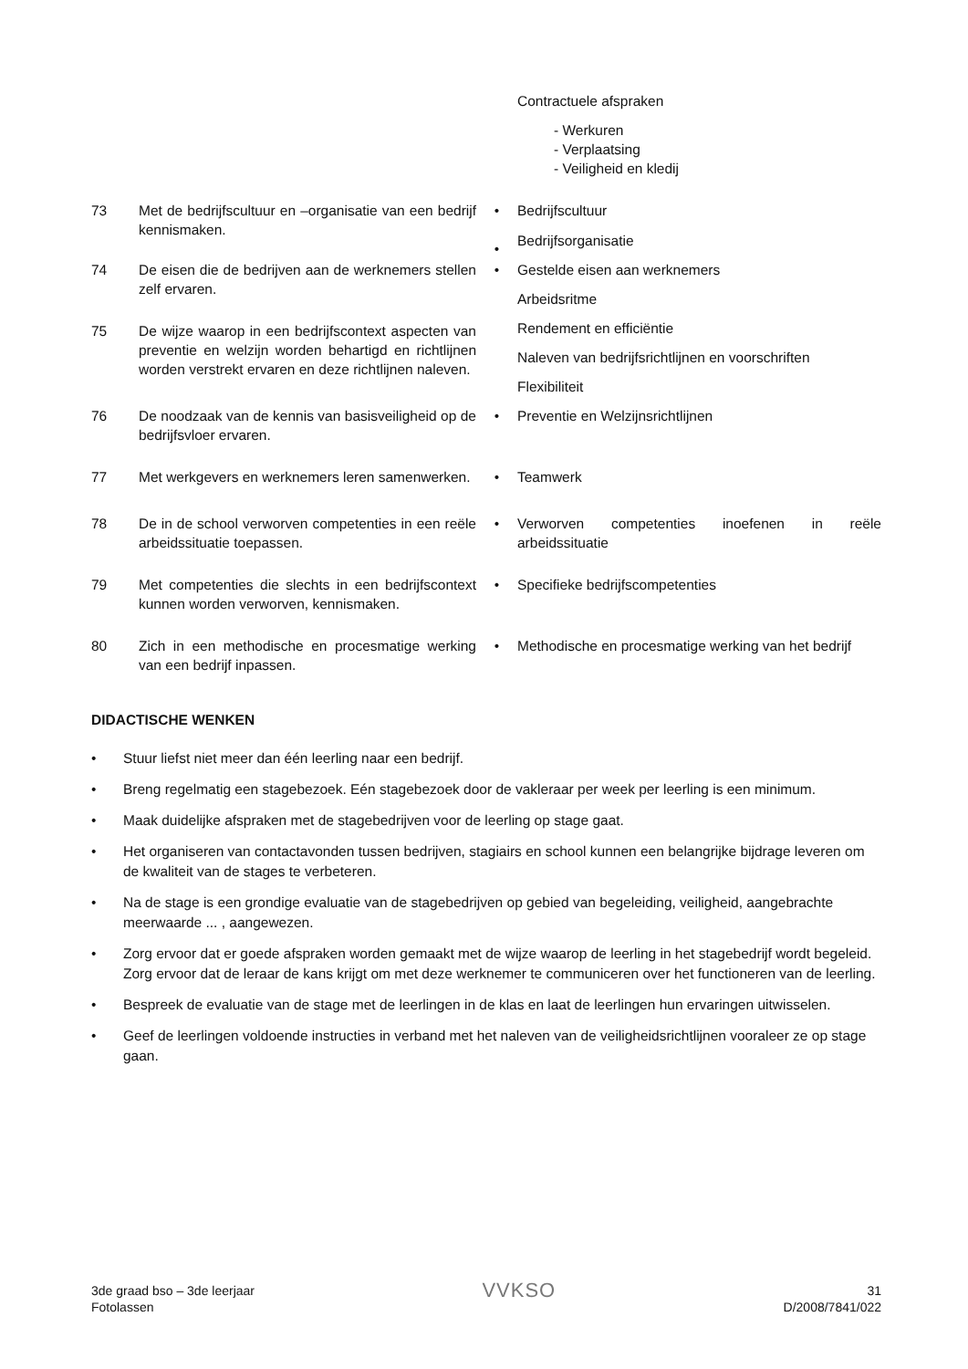| | | | Contractuele afspraken - Werkuren - Verplaatsing - Veiligheid en kledij |
| 73 | Met de bedrijfscultuur en –organisatie van een bedrijf kennismaken. | • • | Bedrijfscultuur Bedrijfsorganisatie |
| 74 | De eisen die de bedrijven aan de werknemers stellen zelf ervaren. | • | Gestelde eisen aan werknemers Arbeidsritme Rendement en efficiëntie Naleven van bedrijfsrichtlijnen en voorschriften Flexibiliteit |
| 75 | De wijze waarop in een bedrijfscontext aspecten van preventie en welzijn worden behartigd en richtlijnen worden verstrekt ervaren en deze richtlijnen naleven. | | |
| 76 | De noodzaak van de kennis van basisveiligheid op de bedrijfsvloer ervaren. | • | Preventie en Welzijnsrichtlijnen |
| 77 | Met werkgevers en werknemers leren samenwerken. | • | Teamwerk |
| 78 | De in de school verworven competenties in een reële arbeidssituatie toepassen. | • | Verworven competenties inoefenen in reële arbeidssituatie |
| 79 | Met competenties die slechts in een bedrijfscontext kunnen worden verworven, kennismaken. | • | Specifieke bedrijfscompetenties |
| 80 | Zich in een methodische en procesmatige werking van een bedrijf inpassen. | • | Methodische en procesmatige werking van het bedrijf |
DIDACTISCHE WENKEN
• Stuur liefst niet meer dan één leerling naar een bedrijf.
• Breng regelmatig een stagebezoek. Eén stagebezoek door de vakleraar per week per leerling is een minimum.
• Maak duidelijke afspraken met de stagebedrijven voor de leerling op stage gaat.
• Het organiseren van contactavonden tussen bedrijven, stagiairs en school kunnen een belangrijke bijdrage leveren om de kwaliteit van de stages te verbeteren.
• Na de stage is een grondige evaluatie van de stagebedrijven op gebied van begeleiding, veiligheid, aangebrachte meerwaarde ... , aangewezen.
• Zorg ervoor dat er goede afspraken worden gemaakt met de wijze waarop de leerling in het stagebedrijf wordt begeleid. Zorg ervoor dat de leraar de kans krijgt om met deze werknemer te communiceren over het functioneren van de leerling.
• Bespreek de evaluatie van de stage met de leerlingen in de klas en laat de leerlingen hun ervaringen uitwisselen.
• Geef de leerlingen voldoende instructies in verband met het naleven van de veiligheidsrichtlijnen vooraleer ze op stage gaan.
3de graad bso – 3de leerjaar
Fotolassen
VVKSO
31
D/2008/7841/022